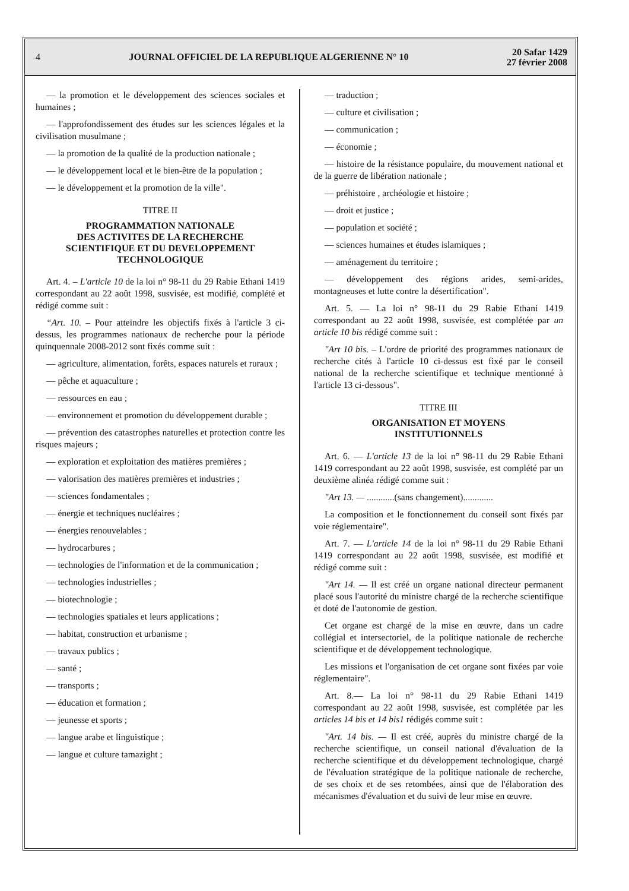4
JOURNAL OFFICIEL DE LA REPUBLIQUE ALGERIENNE N° 10
20 Safar 1429
27 février 2008
— la promotion et le développement des sciences sociales et humaines ;
— l'approfondissement des études sur les sciences légales et la civilisation musulmane ;
— la promotion de la qualité de la production nationale ;
— le développement local et le bien-être de la population ;
— le développement et la promotion de la ville".
TITRE II
PROGRAMMATION NATIONALE
DES ACTIVITES DE LA RECHERCHE
SCIENTIFIQUE ET DU DEVELOPPEMENT
TECHNOLOGIQUE
Art. 4. – L'article 10 de la loi n° 98-11 du 29 Rabie Ethani 1419 correspondant au 22 août 1998, susvisée, est modifié, complété et rédigé comme suit :
“Art. 10. – Pour atteindre les objectifs fixés à l'article 3 ci-dessus, les programmes nationaux de recherche pour la période quinquennale 2008-2012 sont fixés comme suit :
— agriculture, alimentation, forêts, espaces naturels et ruraux ;
— pêche et aquaculture ;
— ressources en eau ;
— environnement et promotion du développement durable ;
— prévention des catastrophes naturelles et protection contre les risques majeurs ;
— exploration et exploitation des matières premières ;
— valorisation des matières premières et industries ;
— sciences fondamentales ;
— énergie et techniques nucléaires ;
— énergies renouvelables ;
— hydrocarbures ;
— technologies de l'information et de la communication ;
— technologies industrielles ;
— biotechnologie ;
— technologies spatiales et leurs applications ;
— habitat, construction et urbanisme ;
— travaux publics ;
— santé ;
— transports ;
— éducation et formation ;
— jeunesse et sports ;
— langue arabe et linguistique ;
— langue et culture tamazight ;
— traduction ;
— culture et civilisation ;
— communication ;
— économie ;
— histoire de la résistance populaire, du mouvement national et de la guerre de libération nationale ;
— préhistoire , archéologie et histoire ;
— droit et justice ;
— population et société ;
— sciences humaines et études islamiques ;
— aménagement du territoire ;
— développement des régions arides, semi-arides, montagneuses et lutte contre la désertification".
Art. 5. — La loi n° 98-11 du 29 Rabie Ethani 1419 correspondant au 22 août 1998, susvisée, est complétée par un article 10 bis rédigé comme suit :
"Art 10 bis. – L'ordre de priorité des programmes nationaux de recherche cités à l'article 10 ci-dessus est fixé par le conseil national de la recherche scientifique et technique mentionné à l'article 13 ci-dessous".
TITRE III
ORGANISATION ET MOYENS
INSTITUTIONNELS
Art. 6. — L'article 13 de la loi n° 98-11 du 29 Rabie Ethani 1419 correspondant au 22 août 1998, susvisée, est complété par un deuxième alinéa rédigé comme suit :
"Art 13. — ............(sans changement).............
La composition et le fonctionnement du conseil sont fixés par voie réglementaire".
Art. 7. — L'article 14 de la loi n° 98-11 du 29 Rabie Ethani 1419 correspondant au 22 août 1998, susvisée, est modifié et rédigé comme suit :
"Art 14. — Il est créé un organe national directeur permanent placé sous l'autorité du ministre chargé de la recherche scientifique et doté de l'autonomie de gestion.
Cet organe est chargé de la mise en œuvre, dans un cadre collégial et intersectoriel, de la politique nationale de recherche scientifique et de développement technologique.
Les missions et l'organisation de cet organe sont fixées par voie réglementaire".
Art. 8.— La loi n° 98-11 du 29 Rabie Ethani 1419 correspondant au 22 août 1998, susvisée, est complétée par les articles 14 bis et 14 bis1 rédigés comme suit :
"Art. 14 bis. — Il est créé, auprès du ministre chargé de la recherche scientifique, un conseil national d'évaluation de la recherche scientifique et du développement technologique, chargé de l'évaluation stratégique de la politique nationale de recherche, de ses choix et de ses retombées, ainsi que de l'élaboration des mécanismes d'évaluation et du suivi de leur mise en œuvre.